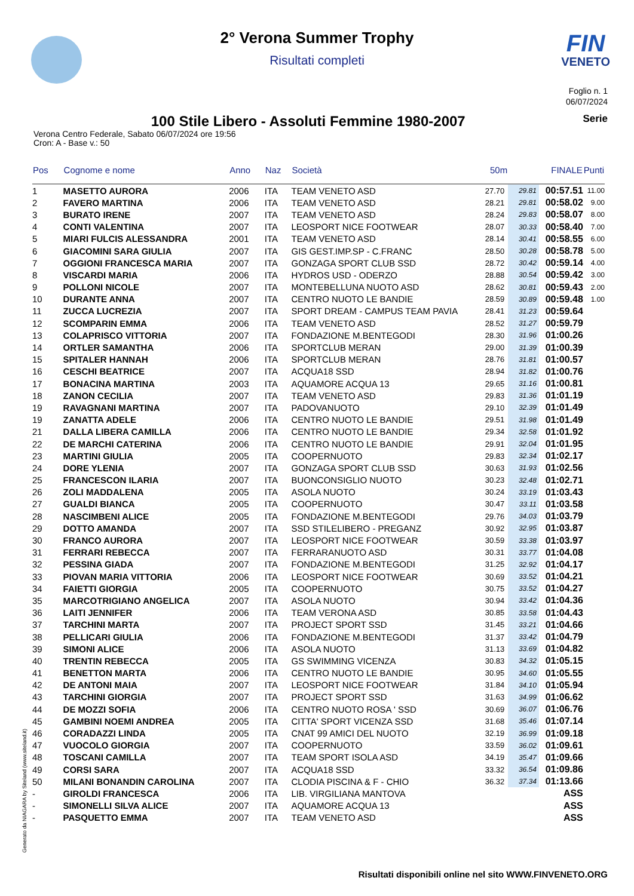FIN
VENETO
2° Verona Summer Trophy
Risultati completi
Foglio n. 1
06/07/2024
100 Stile Libero - Assoluti Femmine 1980-2007
Serie
Verona Centro Federale, Sabato 06/07/2024 ore 19:56
Cron: A - Base v.: 50
| Pos | Cognome e nome | Anno | Naz | Società | 50m | | FINALE | Punti |
| --- | --- | --- | --- | --- | --- | --- | --- | --- |
| 1 | MASETTO AURORA | 2006 | ITA | TEAM VENETO ASD | 27.70 | 29.81 | 00:57.51 | 11.00 |
| 2 | FAVERO MARTINA | 2006 | ITA | TEAM VENETO ASD | 28.21 | 29.81 | 00:58.02 | 9.00 |
| 3 | BURATO IRENE | 2007 | ITA | TEAM VENETO ASD | 28.24 | 29.83 | 00:58.07 | 8.00 |
| 4 | CONTI VALENTINA | 2007 | ITA | LEOSPORT NICE FOOTWEAR | 28.07 | 30.33 | 00:58.40 | 7.00 |
| 5 | MIARI FULCIS ALESSANDRA | 2001 | ITA | TEAM VENETO ASD | 28.14 | 30.41 | 00:58.55 | 6.00 |
| 6 | GIACOMINI SARA GIULIA | 2007 | ITA | GIS GEST.IMP.SP - C.FRANC | 28.50 | 30.28 | 00:58.78 | 5.00 |
| 7 | OGGIONI FRANCESCA MARIA | 2007 | ITA | GONZAGA SPORT CLUB SSD | 28.72 | 30.42 | 00:59.14 | 4.00 |
| 8 | VISCARDI MARIA | 2006 | ITA | HYDROS USD - ODERZO | 28.88 | 30.54 | 00:59.42 | 3.00 |
| 9 | POLLONI NICOLE | 2007 | ITA | MONTEBELLUNA NUOTO ASD | 28.62 | 30.81 | 00:59.43 | 2.00 |
| 10 | DURANTE ANNA | 2007 | ITA | CENTRO NUOTO LE BANDIE | 28.59 | 30.89 | 00:59.48 | 1.00 |
| 11 | ZUCCA LUCREZIA | 2007 | ITA | SPORT DREAM - CAMPUS TEAM PAVIA | 28.41 | 31.23 | 00:59.64 | |
| 12 | SCOMPARIN EMMA | 2006 | ITA | TEAM VENETO ASD | 28.52 | 31.27 | 00:59.79 | |
| 13 | COLAPRISCO VITTORIA | 2007 | ITA | FONDAZIONE M.BENTEGODI | 28.30 | 31.96 | 01:00.26 | |
| 14 | ORTLER SAMANTHA | 2006 | ITA | SPORTCLUB MERAN | 29.00 | 31.39 | 01:00.39 | |
| 15 | SPITALER HANNAH | 2006 | ITA | SPORTCLUB MERAN | 28.76 | 31.81 | 01:00.57 | |
| 16 | CESCHI BEATRICE | 2007 | ITA | ACQUA18 SSD | 28.94 | 31.82 | 01:00.76 | |
| 17 | BONACINA MARTINA | 2003 | ITA | AQUAMORE ACQUA 13 | 29.65 | 31.16 | 01:00.81 | |
| 18 | ZANON CECILIA | 2007 | ITA | TEAM VENETO ASD | 29.83 | 31.36 | 01:01.19 | |
| 19 | RAVAGNANI MARTINA | 2007 | ITA | PADOVANUOTO | 29.10 | 32.39 | 01:01.49 | |
| 19 | ZANATTA ADELE | 2006 | ITA | CENTRO NUOTO LE BANDIE | 29.51 | 31.98 | 01:01.49 | |
| 21 | DALLA LIBERA CAMILLA | 2006 | ITA | CENTRO NUOTO LE BANDIE | 29.34 | 32.58 | 01:01.92 | |
| 22 | DE MARCHI CATERINA | 2006 | ITA | CENTRO NUOTO LE BANDIE | 29.91 | 32.04 | 01:01.95 | |
| 23 | MARTINI GIULIA | 2005 | ITA | COOPERNUOTO | 29.83 | 32.34 | 01:02.17 | |
| 24 | DORE YLENIA | 2007 | ITA | GONZAGA SPORT CLUB SSD | 30.63 | 31.93 | 01:02.56 | |
| 25 | FRANCESCON ILARIA | 2007 | ITA | BUONCONSIGLIO NUOTO | 30.23 | 32.48 | 01:02.71 | |
| 26 | ZOLI MADDALENA | 2005 | ITA | ASOLA NUOTO | 30.24 | 33.19 | 01:03.43 | |
| 27 | GUALDI BIANCA | 2005 | ITA | COOPERNUOTO | 30.47 | 33.11 | 01:03.58 | |
| 28 | NASCIMBENI ALICE | 2005 | ITA | FONDAZIONE M.BENTEGODI | 29.76 | 34.03 | 01:03.79 | |
| 29 | DOTTO AMANDA | 2007 | ITA | SSD STILELIBERO - PREGANZ | 30.92 | 32.95 | 01:03.87 | |
| 30 | FRANCO AURORA | 2007 | ITA | LEOSPORT NICE FOOTWEAR | 30.59 | 33.38 | 01:03.97 | |
| 31 | FERRARI REBECCA | 2007 | ITA | FERRARANUOTO ASD | 30.31 | 33.77 | 01:04.08 | |
| 32 | PESSINA GIADA | 2007 | ITA | FONDAZIONE M.BENTEGODI | 31.25 | 32.92 | 01:04.17 | |
| 33 | PIOVAN MARIA VITTORIA | 2006 | ITA | LEOSPORT NICE FOOTWEAR | 30.69 | 33.52 | 01:04.21 | |
| 34 | FAIETTI GIORGIA | 2005 | ITA | COOPERNUOTO | 30.75 | 33.52 | 01:04.27 | |
| 35 | MARCOTRIGIANO ANGELICA | 2007 | ITA | ASOLA NUOTO | 30.94 | 33.42 | 01:04.36 | |
| 36 | LAITI JENNIFER | 2006 | ITA | TEAM VERONA ASD | 30.85 | 33.58 | 01:04.43 | |
| 37 | TARCHINI MARTA | 2007 | ITA | PROJECT SPORT SSD | 31.45 | 33.21 | 01:04.66 | |
| 38 | PELLICARI GIULIA | 2006 | ITA | FONDAZIONE M.BENTEGODI | 31.37 | 33.42 | 01:04.79 | |
| 39 | SIMONI ALICE | 2006 | ITA | ASOLA NUOTO | 31.13 | 33.69 | 01:04.82 | |
| 40 | TRENTIN REBECCA | 2005 | ITA | GS SWIMMING VICENZA | 30.83 | 34.32 | 01:05.15 | |
| 41 | BENETTON MARTA | 2006 | ITA | CENTRO NUOTO LE BANDIE | 30.95 | 34.60 | 01:05.55 | |
| 42 | DE ANTONI MAIA | 2007 | ITA | LEOSPORT NICE FOOTWEAR | 31.84 | 34.10 | 01:05.94 | |
| 43 | TARCHINI GIORGIA | 2007 | ITA | PROJECT SPORT SSD | 31.63 | 34.99 | 01:06.62 | |
| 44 | DE MOZZI SOFIA | 2006 | ITA | CENTRO NUOTO ROSA ' SSD | 30.69 | 36.07 | 01:06.76 | |
| 45 | GAMBINI NOEMI ANDREA | 2005 | ITA | CITTA' SPORT VICENZA SSD | 31.68 | 35.46 | 01:07.14 | |
| 46 | CORADAZZI LINDA | 2005 | ITA | CNAT 99 AMICI DEL NUOTO | 32.19 | 36.99 | 01:09.18 | |
| 47 | VUOCOLO GIORGIA | 2007 | ITA | COOPERNUOTO | 33.59 | 36.02 | 01:09.61 | |
| 48 | TOSCANI CAMILLA | 2007 | ITA | TEAM SPORT ISOLA ASD | 34.19 | 35.47 | 01:09.66 | |
| 49 | CORSI SARA | 2007 | ITA | ACQUA18 SSD | 33.32 | 36.54 | 01:09.86 | |
| 50 | MILANI BONANDIN CAROLINA | 2007 | ITA | CLODIA PISCINA & F - CHIO | 36.32 | 37.34 | 01:13.66 | |
| - | GIROLDI FRANCESCA | 2006 | ITA | LIB. VIRGILIANA MANTOVA | | | ASS | |
| - | SIMONELLI SILVA ALICE | 2007 | ITA | AQUAMORE ACQUA 13 | | | ASS | |
| - | PASQUETTO EMMA | 2007 | ITA | TEAM VENETO ASD | | | ASS | |
Generato da NIAGARA by Siteland (www.siteland.it)
Risultati disponibili online nel sito WWW.FINVENETO.ORG